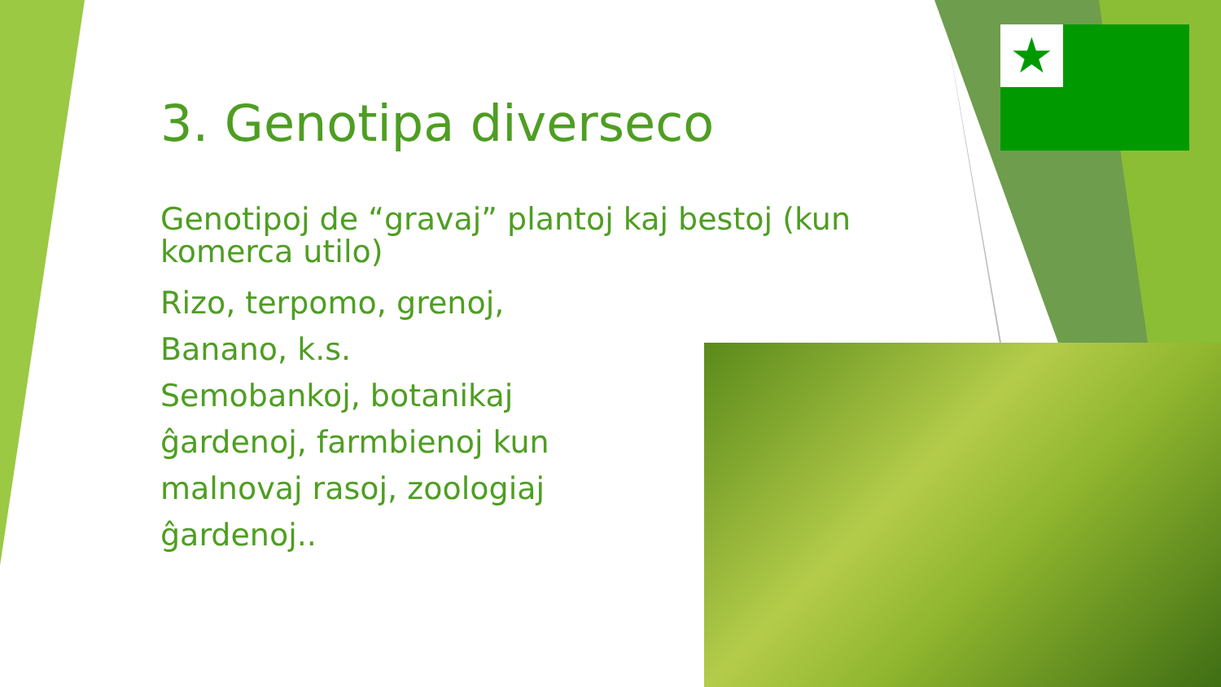★
3. Genotipa diverseco
Genotipoj de “gravaj” plantoj kaj bestoj (kun komerca utilo)
Rizo, terpomo, grenoj,
Banano, k.s.
Semobankoj, botanikaj
ĝardenoj, farmbienoj kun
malnovaj rasoj, zoologiaj
ĝardenoj..